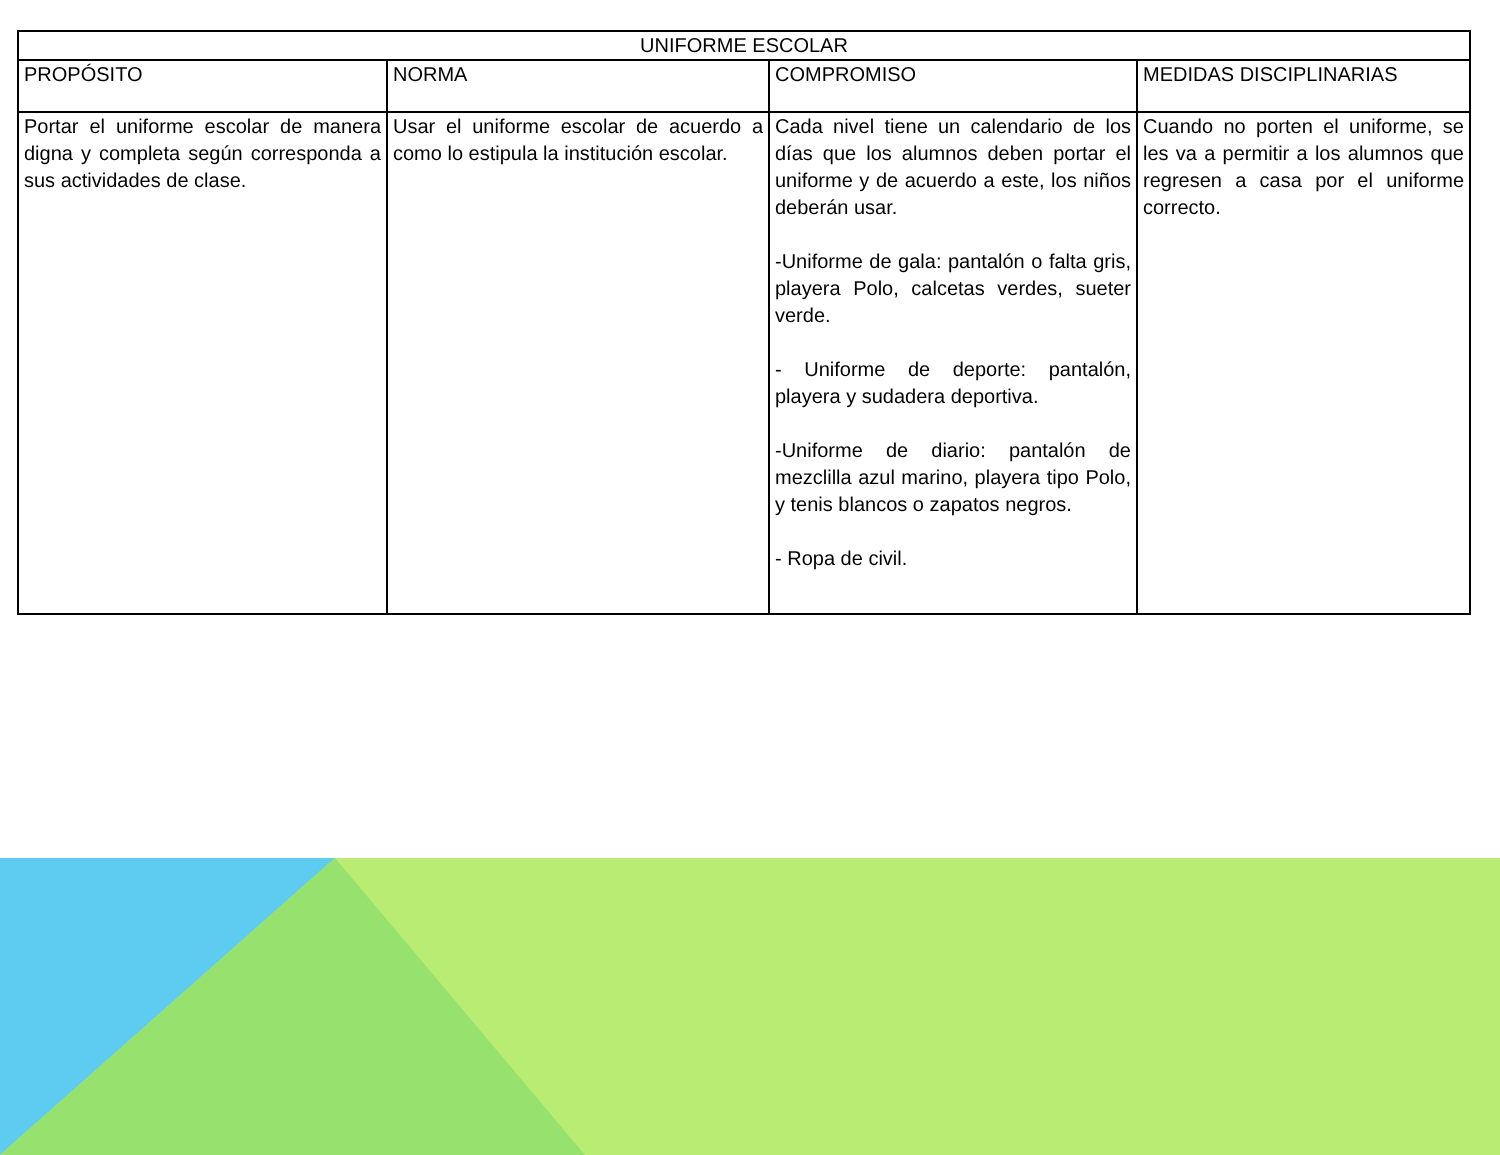| UNIFORME ESCOLAR | | | |
| --- | --- | --- | --- |
| PROPÓSITO | NORMA | COMPROMISO | MEDIDAS DISCIPLINARIAS |
| Portar el uniforme escolar de manera digna y completa según corresponda a sus actividades de clase. | Usar el uniforme escolar de acuerdo a como lo estipula la institución escolar. | Cada nivel tiene un calendario de los días que los alumnos deben portar el uniforme y de acuerdo a este, los niños deberán usar. -Uniforme de gala: pantalón o falta gris, playera Polo, calcetas verdes, sueter verde. - Uniforme de deporte: pantalón, playera y sudadera deportiva. -Uniforme de diario: pantalón de mezclilla azul marino, playera tipo Polo, y tenis blancos o zapatos negros. - Ropa de civil. | Cuando no porten el uniforme, se les va a permitir a los alumnos que regresen a casa por el uniforme correcto. |